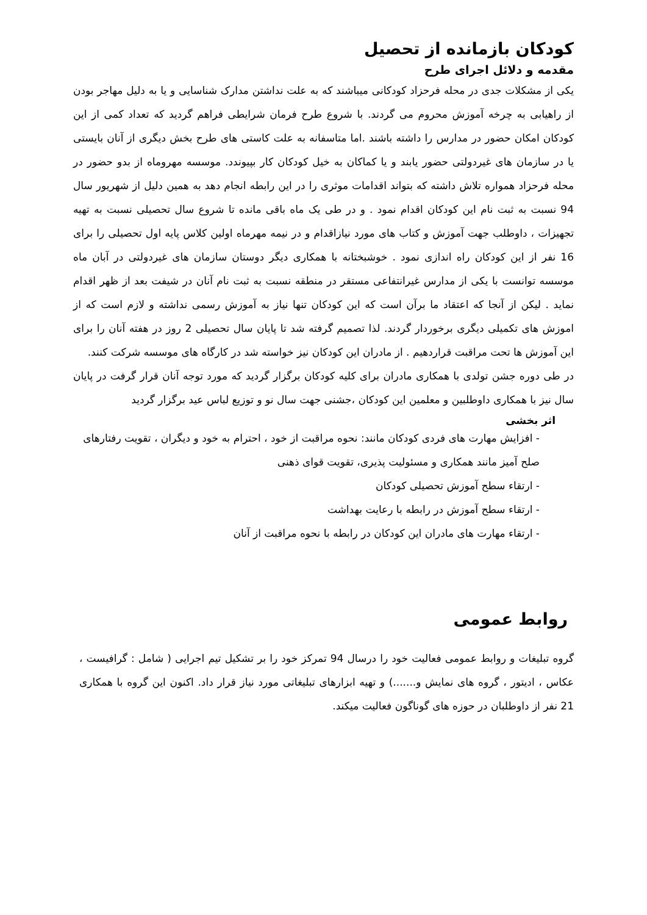کودکان بازمانده از تحصیل
مقدمه و دلائل اجرای طرح
یکی از مشکلات جدی در محله فرحزاد کودکانی میباشند که به علت نداشتن مدارک شناسایی و یا به دلیل مهاجر بودن از راهیابی به چرخه آموزش محروم می گردند. با شروع طرح فرمان شرایطی فراهم گردید که تعداد کمی از این کودکان امکان حضور در مدارس را داشته باشند .اما متاسفانه به علت کاستی های طرح بخش دیگری از آنان بایستی یا در سازمان های غیردولتی حضور یابند و یا کماکان به خیل کودکان کار بپیوندد. موسسه مهروماه از بدو حضور در محله فرحزاد همواره تلاش داشته که بتواند اقدامات موثری را در این رابطه انجام دهد به همین دلیل از شهریور سال 94 نسبت به ثبت نام این کودکان اقدام نمود . و در طی یک ماه باقی مانده تا شروع سال تحصیلی نسبت به تهیه تجهیزات ، داوطلب جهت آموزش و کتاب های مورد نیازاقدام و در نیمه مهرماه اولین کلاس پایه اول تحصیلی را برای 16 نفر از این کودکان راه اندازی نمود . خوشبختانه با همکاری دیگر دوستان سازمان های غیردولتی در آبان ماه موسسه توانست با یکی از مدارس غیرانتفاعی مستقر در منطقه نسبت به ثبت نام آنان در شیفت بعد از ظهر اقدام نماید . لیکن از آنجا که اعتقاد ما برآن است که این کودکان تنها نیاز به آموزش رسمی نداشته و لازم است که از اموزش های تکمیلی دیگری برخوردار گردند. لذا تصمیم گرفته شد تا پایان سال تحصیلی 2 روز در هفته آنان را برای این آموزش ها تحت مراقبت قراردهیم . از مادران این کودکان نیز خواسته شد در کارگاه های موسسه شرکت کنند.
در طی دوره جشن تولدی با همکاری مادران برای کلیه کودکان برگزار گردید که مورد توجه آنان قرار گرفت در پایان سال نیز با همکاری داوطلبین و معلمین این کودکان ،جشنی جهت سال نو و توزیع لباس عید برگزار گردید
اثر بخشی
- افزایش مهارت های فردی کودکان مانند: نحوه مراقبت از خود ، احترام به خود و دیگران ، تقویت رفتارهای صلح آمیز مانند همکاری و مسئولیت پذیری، تقویت قوای ذهنی
- ارتقاء سطح آموزش تحصیلی کودکان
- ارتقاء سطح آموزش در رابطه با رعایت بهداشت
- ارتقاء مهارت های مادران این کودکان در رابطه با نحوه مراقبت از آنان
روابط عمومی
گروه تبلیغات و روابط عمومی فعالیت خود را درسال 94 تمرکز خود را بر تشکیل تیم اجرایی ( شامل : گرافیست ، عکاس ، ادیتور ، گروه های نمایش و.......) و تهیه ابزارهای تبلیغاتی مورد نیاز قرار داد. اکنون این گروه با همکاری 21 نفر از داوطلبان در حوزه های گوناگون فعالیت میکند.